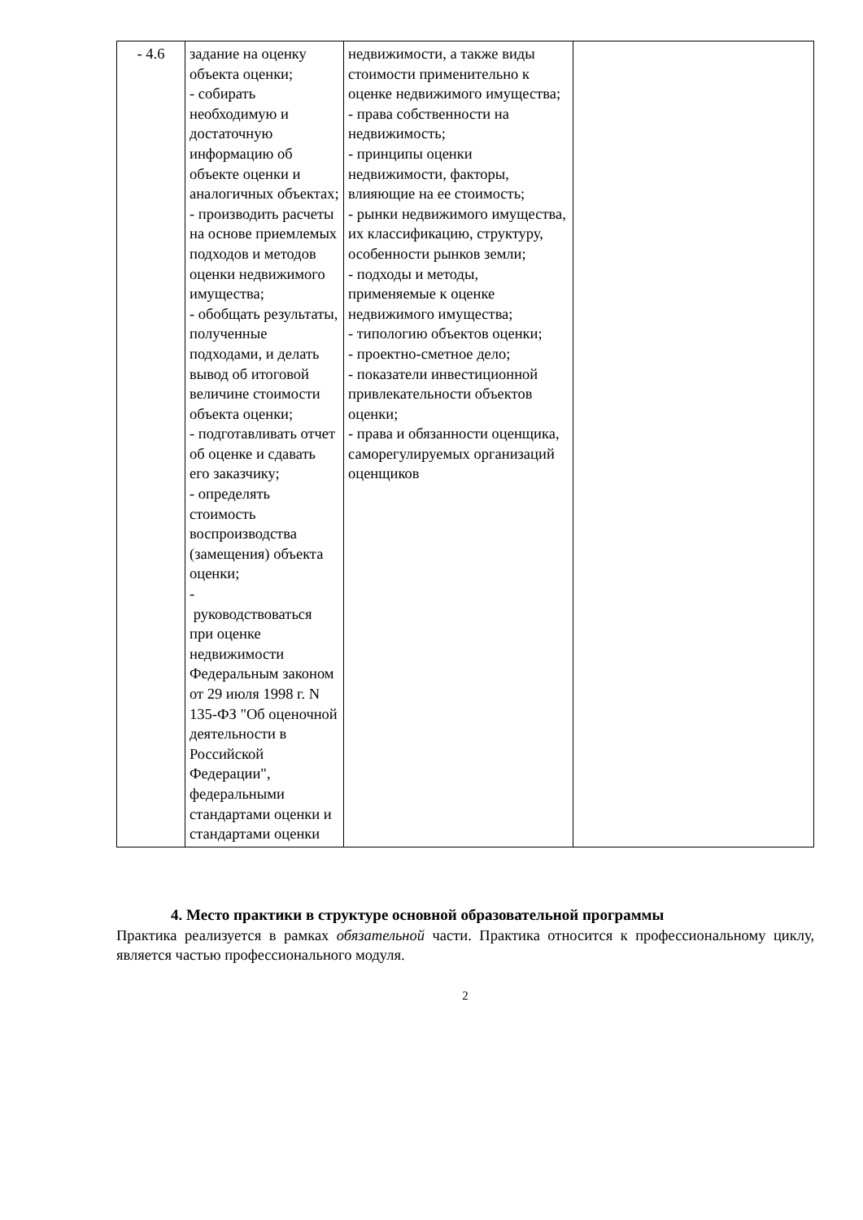| - 4.6 | задание на оценку объекта оценки; - собирать необходимую и достаточную информацию об объекте оценки и аналогичных объектах; - производить расчеты на основе приемлемых подходов и методов оценки недвижимого имущества; - обобщать результаты, полученные подходами, и делать вывод об итоговой величине стоимости объекта оценки; - подготавливать отчет об оценке и сдавать его заказчику; - определять стоимость воспроизводства (замещения) объекта оценки; - руководствоваться при оценке недвижимости Федеральным законом от 29 июля 1998 г. N 135-ФЗ "Об оценочной деятельности в Российской Федерации", федеральными стандартами оценки и стандартами оценки | недвижимости, а также виды стоимости применительно к оценке недвижимого имущества; - права собственности на недвижимость; - принципы оценки недвижимости, факторы, влияющие на ее стоимость; - рынки недвижимого имущества, их классификацию, структуру, особенности рынков земли; - подходы и методы, применяемые к оценке недвижимого имущества; - типологию объектов оценки; - проектно-сметное дело; - показатели инвестиционной привлекательности объектов оценки; - права и обязанности оценщика, саморегулируемых организаций оценщиков | |
4. Место практики в структуре основной образовательной программы
Практика реализуется в рамках обязательной части. Практика относится к профессиональному циклу, является частью профессионального модуля.
2